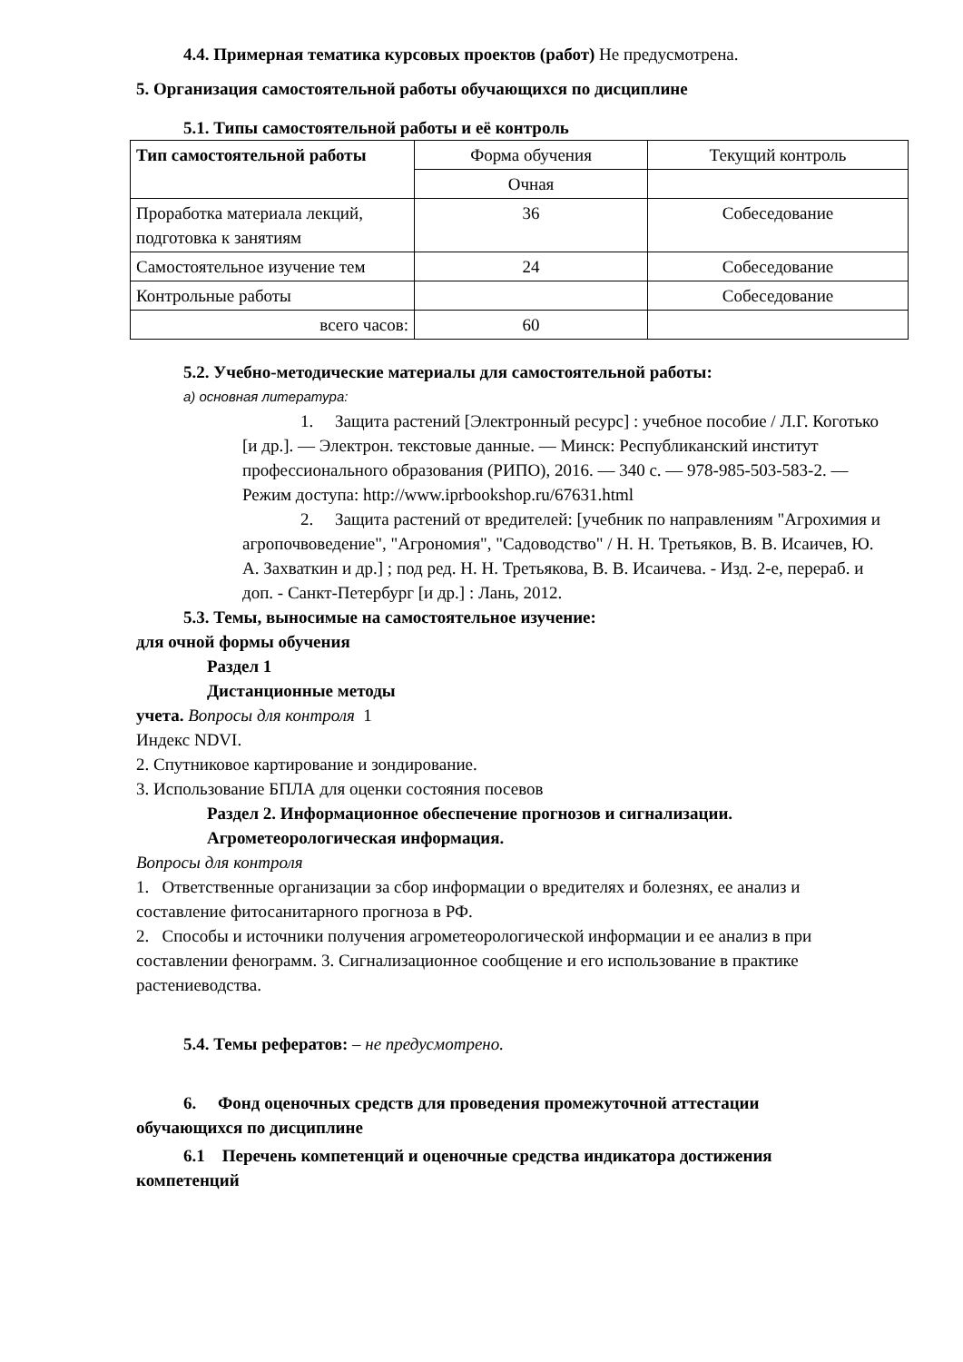4.4. Примерная тематика курсовых проектов (работ) Не предусмотрена.
5. Организация самостоятельной работы обучающихся по дисциплине
5.1. Типы самостоятельной работы и её контроль
| Тип самостоятельной работы | Форма обучения | Текущий контроль |
| --- | --- | --- |
| | Очная | |
| Проработка материала лекций, подготовка к занятиям | 36 | Собеседование |
| Самостоятельное изучение тем | 24 | Собеседование |
| Контрольные работы | | Собеседование |
| всего часов: | 60 | |
5.2. Учебно-методические материалы для самостоятельной работы:
а) основная литература:
1. Защита растений [Электронный ресурс] : учебное пособие / Л.Г. Коготько [и др.]. — Электрон. текстовые данные. — Минск: Республиканский институт профессионального образования (РИПО), 2016. — 340 c. — 978-985-503-583-2. — Режим доступа: http://www.iprbookshop.ru/67631.html
2. Защита растений от вредителей: [учебник по направлениям "Агрохимия и агропочвоведение", "Агрономия", "Садоводство" / Н. Н. Третьяков, В. В. Исаичев, Ю. А. Захваткин и др.] ; под ред. Н. Н. Третьякова, В. В. Исаичева. - Изд. 2-е, перераб. и доп. - Санкт-Петербург [и др.] : Лань, 2012.
5.3. Темы, выносимые на самостоятельное изучение:
для очной формы обучения
Раздел 1
Дистанционные методы
учета. Вопросы для контроля 1
Индекс NDVI.
2. Спутниковое картирование и зондирование.
3. Использование БПЛА для оценки состояния посевов
Раздел 2. Информационное обеспечение прогнозов и сигнализации.
Агрометеорологическая информация.
Вопросы для контроля
1. Ответственные организации за сбор информации о вредителях и болезнях, ее анализ и составление фитосанитарного прогноза в РФ.
2. Способы и источники получения агрометеорологической информации и ее анализ в при составлении феноrрамм. 3. Сигнализационное сообщение и его использование в практике растениеводства.
5.4. Темы рефератов: – не предусмотрено.
6. Фонд оценочных средств для проведения промежуточной аттестации
обучающихся по дисциплине
6.1 Перечень компетенций и оценочные средства индикатора достижения
компетенций